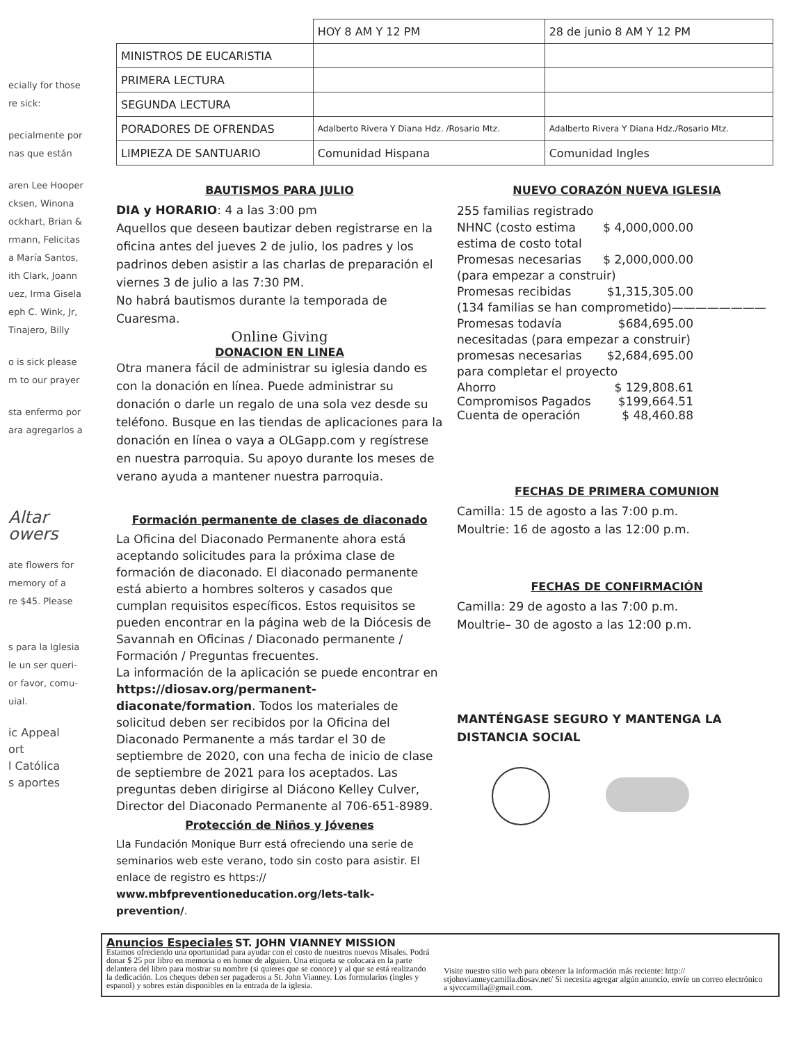ecially for those
re sick:
pecialmente por
nas que están
aren Lee Hooper
cksen, Winona
ockhart, Brian &
rmann, Felicitas
a María Santos,
ith Clark, Joann
uez, Irma Gisela
eph C. Wink, Jr,
Tinajero, Billy
o is sick please
m to our prayer
sta enfermo por
ara agregarlos a
Altar
owers
ate flowers for
memory of a
re $45. Please
s para la Iglesia
le un ser queri-
or favor, comu-
uial.
ic Appeal
ort
l Católica
s aportes
| | HOY 8 AM Y 12 PM | 28 de junio 8 AM Y 12 PM |
| --- | --- | --- |
| MINISTROS DE EUCARISTIA | | |
| PRIMERA LECTURA | | |
| SEGUNDA LECTURA | | |
| PORADORES DE OFRENDAS | Adalberto Rivera Y Diana Hdz. /Rosario Mtz. | Adalberto Rivera Y Diana Hdz./Rosario Mtz. |
| LIMPIEZA DE SANTUARIO | Comunidad Hispana | Comunidad Ingles |
BAUTISMOS PARA JULIO
DIA y HORARIO: 4 a las 3:00 pm
Aquellos que deseen bautizar deben registrarse en la oficina antes del jueves 2 de julio, los padres y los padrinos deben asistir a las charlas de preparación el viernes 3 de julio a las 7:30 PM.
No habrá bautismos durante la temporada de Cuaresma.
Online Giving
DONACION EN LINEA
Otra manera fácil de administrar su iglesia dando es con la donación en línea. Puede administrar su donación o darle un regalo de una sola vez desde su teléfono. Busque en las tiendas de aplicaciones para la donación en línea o vaya a OLGapp.com y regístrese en nuestra parroquia. Su apoyo durante los meses de verano ayuda a mantener nuestra parroquia.
Formación permanente de clases de diaconado
La Oficina del Diaconado Permanente ahora está aceptando solicitudes para la próxima clase de formación de diaconado. El diaconado permanente está abierto a hombres solteros y casados que cumplan requisitos específicos. Estos requisitos se pueden encontrar en la página web de la Diócesis de Savannah en Oficinas / Diaconado permanente / Formación / Preguntas frecuentes.
La información de la aplicación se puede encontrar en https://diosav.org/permanent-diaconate/formation. Todos los materiales de solicitud deben ser recibidos por la Oficina del Diaconado Permanente a más tardar el 30 de septiembre de 2020, con una fecha de inicio de clase de septiembre de 2021 para los aceptados. Las preguntas deben dirigirse al Diácono Kelley Culver, Director del Diaconado Permanente al 706-651-8989.
Protección de Niños y Jóvenes
Lla Fundación Monique Burr está ofreciendo una serie de seminarios web este verano, todo sin costo para asistir. El enlace de registro es https:// www.mbfpreventioneducation.org/lets-talk-prevention/.
NUEVO CORAZÓN NUEVA IGLESIA
255 familias registrado
NHNC (costo estima $ 4,000,000.00
estima de costo total
Promesas necesarias $ 2,000,000.00
(para empezar a construir)
Promesas recibidas $1,315,305.00
(134 familias se han comprometido)————————
Promesas todavía $684,695.00
necesitadas (para empezar a construir)
promesas necesarias $2,684,695.00
para completar el proyecto
Ahorro $ 129,808.61
Compromisos Pagados $199,664.51
Cuenta de operación $ 48,460.88
FECHAS DE PRIMERA COMUNION
Camilla: 15 de agosto a las 7:00 p.m.
Moultrie: 16 de agosto a las 12:00 p.m.
FECHAS DE CONFIRMACIÓN
Camilla: 29 de agosto a las 7:00 p.m.
Moultrie– 30 de agosto a las 12:00 p.m.
MANTÉNGASE SEGURO Y MANTENGA LA DISTANCIA SOCIAL
Anuncios Especiales ST. JOHN VIANNEY MISSION
Estamos ofreciendo una oportunidad para ayudar con el costo de nuestros nuevos Misales. Podrá donar $ 25 por libro en memoria o en honor de alguien. Una etiqueta se colocará en la parte delantera del libro para mostrar su nombre (si quieres que se conoce) y al que se está realizando la dedicación. Los cheques deben ser pagaderos a St. John Vianney. Los formularios (ingles y espanol) y sobres están disponibles en la entrada de la iglesia.
Visite nuestro sitio web para obtener la información más reciente: http:// stjohnvianneycamilla.diosav.net/ Si necesita agregar algún anuncio, envíe un correo electrónico a sjvccamilla@gmail.com.